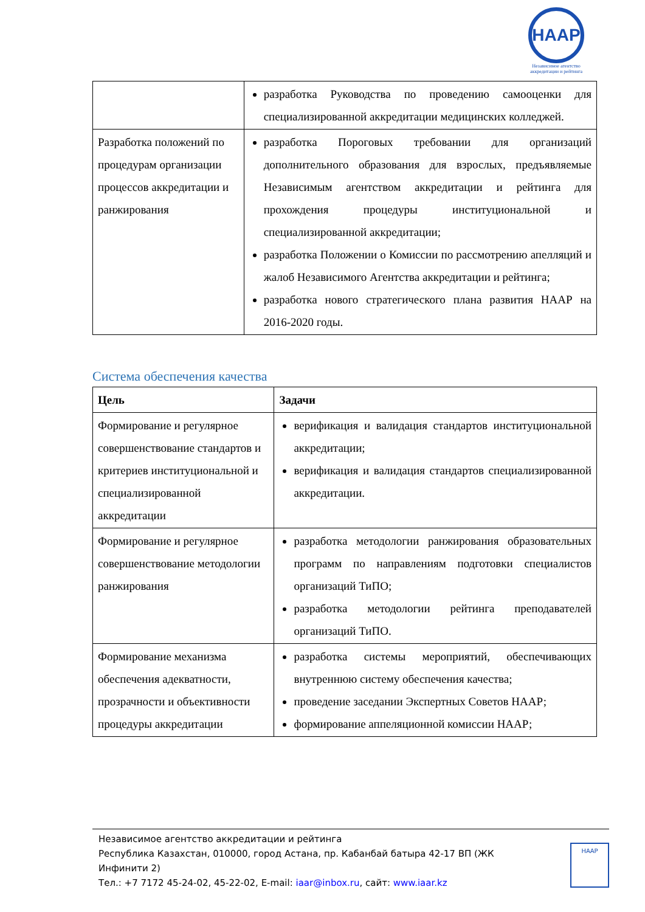HAAP
Независимое агентство аккредитации и рейтинга
| | разработка Руководства по проведению самооценки для специализированной аккредитации медицинских колледжей. |
| Разработка положений по процедурам организации процессов аккредитации и ранжирования | разработка Пороговых требовании для организаций дополнительного образования для взрослых, предъявляемые Независимым агентством аккредитации и рейтинга для прохождения процедуры институциональной и специализированной аккредитации; разработка Положении о Комиссии по рассмотрению апелляций и жалоб Независимого Агентства аккредитации и рейтинга; разработка нового стратегического плана развития НААР на 2016-2020 годы. |
Система обеспечения качества
| Цель | Задачи |
| --- | --- |
| Формирование и регулярное совершенствование стандартов и критериев институциональной и специализированной аккредитации | верификация и валидация стандартов институциональной аккредитации; верификация и валидация стандартов специализированной аккредитации. |
| Формирование и регулярное совершенствование методологии ранжирования | разработка методологии ранжирования образовательных программ по направлениям подготовки специалистов организаций ТиПО; разработка методологии рейтинга преподавателей организаций ТиПО. |
| Формирование механизма обеспечения адекватности, прозрачности и объективности процедуры аккредитации | разработка системы мероприятий, обеспечивающих внутреннюю систему обеспечения качества; проведение заседании Экспертных Советов НААР; формирование аппеляционной комиссии НААР; |
Независимое агентство аккредитации и рейтинга
Республика Казахстан, 010000, город Астана, пр. Кабанбай батыра 42-17 ВП (ЖК
Инфинити 2)
Тел.: +7 7172 45-24-02, 45-22-02, E-mail: iaar@inbox.ru, сайт: www.iaar.kz
НААР